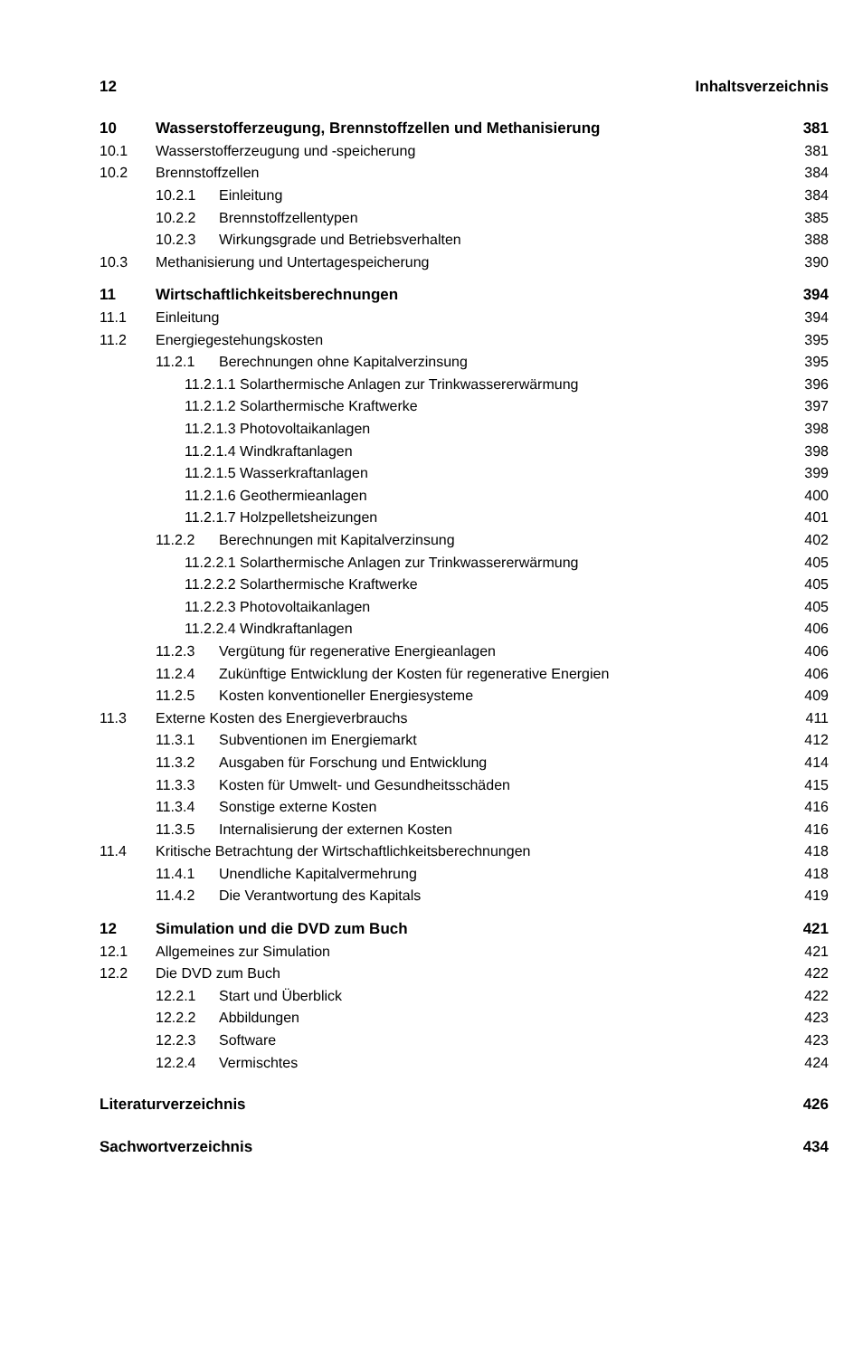12 Inhaltsverzeichnis
10 Wasserstofferzeugung, Brennstoffzellen und Methanisierung 381
10.1 Wasserstofferzeugung und -speicherung 381
10.2 Brennstoffzellen 384
10.2.1 Einleitung 384
10.2.2 Brennstoffzellentypen 385
10.2.3 Wirkungsgrade und Betriebsverhalten 388
10.3 Methanisierung und Untertagespeicherung 390
11 Wirtschaftlichkeitsberechnungen 394
11.1 Einleitung 394
11.2 Energiegestehungskosten 395
11.2.1 Berechnungen ohne Kapitalverzinsung 395
11.2.1.1 Solarthermische Anlagen zur Trinkwassererwärmung 396
11.2.1.2 Solarthermische Kraftwerke 397
11.2.1.3 Photovoltaikanlagen 398
11.2.1.4 Windkraftanlagen 398
11.2.1.5 Wasserkraftanlagen 399
11.2.1.6 Geothermieanlagen 400
11.2.1.7 Holzpelletsheizungen 401
11.2.2 Berechnungen mit Kapitalverzinsung 402
11.2.2.1 Solarthermische Anlagen zur Trinkwassererwärmung 405
11.2.2.2 Solarthermische Kraftwerke 405
11.2.2.3 Photovoltaikanlagen 405
11.2.2.4 Windkraftanlagen 406
11.2.3 Vergütung für regenerative Energieanlagen 406
11.2.4 Zukünftige Entwicklung der Kosten für regenerative Energien 406
11.2.5 Kosten konventioneller Energiesysteme 409
11.3 Externe Kosten des Energieverbrauchs 411
11.3.1 Subventionen im Energiemarkt 412
11.3.2 Ausgaben für Forschung und Entwicklung 414
11.3.3 Kosten für Umwelt- und Gesundheitsschäden 415
11.3.4 Sonstige externe Kosten 416
11.3.5 Internalisierung der externen Kosten 416
11.4 Kritische Betrachtung der Wirtschaftlichkeitsberechnungen 418
11.4.1 Unendliche Kapitalvermehrung 418
11.4.2 Die Verantwortung des Kapitals 419
12 Simulation und die DVD zum Buch 421
12.1 Allgemeines zur Simulation 421
12.2 Die DVD zum Buch 422
12.2.1 Start und Überblick 422
12.2.2 Abbildungen 423
12.2.3 Software 423
12.2.4 Vermischtes 424
Literaturverzeichnis 426
Sachwortverzeichnis 434